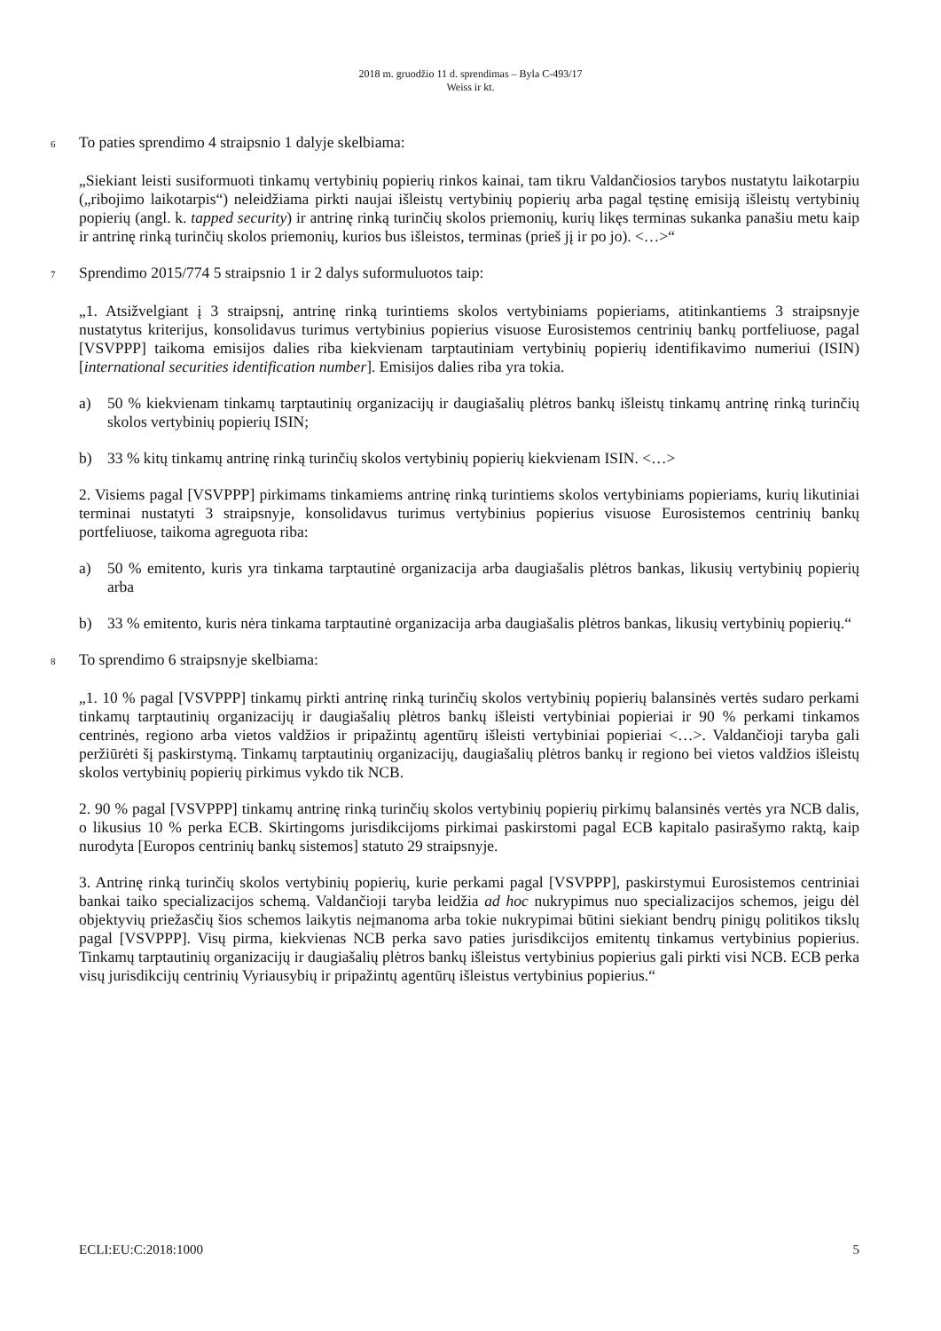2018 m. gruodžio 11 d. sprendimas – Byla C-493/17
Weiss ir kt.
6
To paties sprendimo 4 straipsnio 1 dalyje skelbiama:
„Siekiant leisti susiformuoti tinkamų vertybinių popierių rinkos kainai, tam tikru Valdančiosios tarybos nustatytu laikotarpiu („ribojimo laikotarpis“) neleidžiama pirkti naujai išleistų vertybinių popierių arba pagal tęstinę emisiją išleistų vertybinių popierių (angl. k. tapped security) ir antrinę rinką turinčių skolos priemonių, kurių likęs terminas sukanka panašiu metu kaip ir antrinę rinką turinčių skolos priemonių, kurios bus išleistos, terminas (prieš jį ir po jo). <…>“
7
Sprendimo 2015/774 5 straipsnio 1 ir 2 dalys suformuluotos taip:
„1. Atsižvelgiant į 3 straipsnį, antrinę rinką turintiems skolos vertybiniams popieriams, atitinkantiems 3 straipsnyje nustatytus kriterijus, konsolidavus turimus vertybinius popierius visuose Eurosistemos centrinių bankų portfeliuose, pagal [VSVPPP] taikoma emisijos dalies riba kiekvienam tarptautiniam vertybinių popierių identifikavimo numeriui (ISIN) [international securities identification number]. Emisijos dalies riba yra tokia.
a) 50 % kiekvienam tinkamų tarptautinių organizacijų ir daugiašalių plėtros bankų išleistų tinkamų antrinę rinką turinčių skolos vertybinių popierių ISIN;
b) 33 % kitų tinkamų antrinę rinką turinčių skolos vertybinių popierių kiekvienam ISIN. <…>
2. Visiems pagal [VSVPPP] pirkimams tinkamiems antrinę rinką turintiems skolos vertybiniams popieriams, kurių likutiniai terminai nustatyti 3 straipsnyje, konsolidavus turimus vertybinius popierius visuose Eurosistemos centrinių bankų portfeliuose, taikoma agreguota riba:
a) 50 % emitento, kuris yra tinkama tarptautinė organizacija arba daugiašalis plėtros bankas, likusių vertybinių popierių arba
b) 33 % emitento, kuris nėra tinkama tarptautinė organizacija arba daugiašalis plėtros bankas, likusių vertybinių popierių.“
8
To sprendimo 6 straipsnyje skelbiama:
„1. 10 % pagal [VSVPPP] tinkamų pirkti antrinę rinką turinčių skolos vertybinių popierių balansinės vertės sudaro perkami tinkamų tarptautinių organizacijų ir daugiašalių plėtros bankų išleisti vertybiniai popieriai ir 90 % perkami tinkamos centrinės, regiono arba vietos valdžios ir pripažintų agentūrų išleisti vertybiniai popieriai <…>. Valdančioji taryba gali peržiūrėti šį paskirstymą. Tinkamų tarptautinių organizacijų, daugiašalių plėtros bankų ir regiono bei vietos valdžios išleistų skolos vertybinių popierių pirkimus vykdo tik NCB.
2. 90 % pagal [VSVPPP] tinkamų antrinę rinką turinčių skolos vertybinių popierių pirkimų balansinės vertės yra NCB dalis, o likusius 10 % perka ECB. Skirtingoms jurisdikcijoms pirkimai paskirstomi pagal ECB kapitalo pasirašymo raktą, kaip nurodyta [Europos centrinių bankų sistemos] statuto 29 straipsnyje.
3. Antrinę rinką turinčių skolos vertybinių popierių, kurie perkami pagal [VSVPPP], paskirstymui Eurosistemos centriniai bankai taiko specializacijos schemą. Valdančioji taryba leidžia ad hoc nukrypimus nuo specializacijos schemos, jeigu dėl objektyvių priežasčių šios schemos laikytis neįmanoma arba tokie nukrypimai būtini siekiant bendrų pinigų politikos tikslų pagal [VSVPPP]. Visų pirma, kiekvienas NCB perka savo paties jurisdikcijos emitentų tinkamus vertybinius popierius. Tinkamų tarptautinių organizacijų ir daugiašalių plėtros bankų išleistus vertybinius popierius gali pirkti visi NCB. ECB perka visų jurisdikcijų centrinių Vyriausybių ir pripažintų agentūrų išleistus vertybinius popierius.“
ECLI:EU:C:2018:1000 5